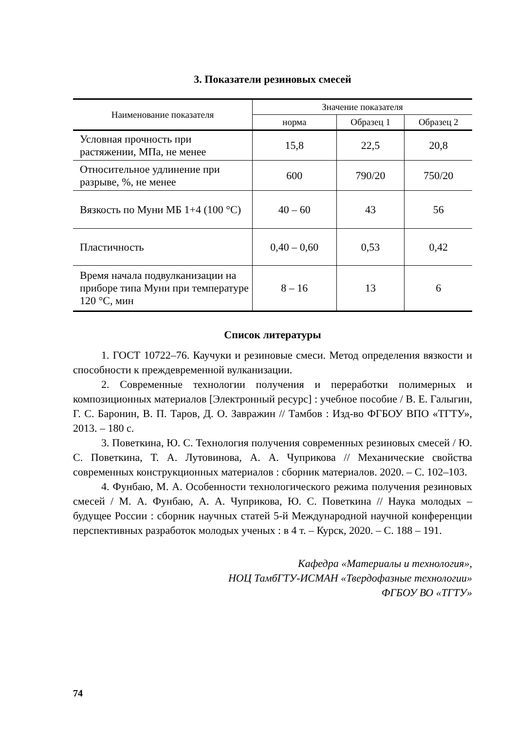3. Показатели резиновых смесей
| Наименование показателя | Значение показателя | | |
| --- | --- | --- | --- |
| | норма | Образец 1 | Образец 2 |
| Условная прочность при растяжении, МПа, не менее | 15,8 | 22,5 | 20,8 |
| Относительное удлинение при разрыве, %, не менее | 600 | 790/20 | 750/20 |
| Вязкость по Муни МБ 1+4 (100 °С) | 40 – 60 | 43 | 56 |
| Пластичность | 0,40 – 0,60 | 0,53 | 0,42 |
| Время начала подвулканизации на приборе типа Муни при температуре 120 °С, мин | 8 – 16 | 13 | 6 |
Список литературы
1. ГОСТ 10722–76. Каучуки и резиновые смеси. Метод определения вязкости и способности к преждевременной вулканизации.
2. Современные технологии получения и переработки полимерных и композиционных материалов [Электронный ресурс] : учебное пособие / В. Е. Галыгин, Г. С. Баронин, В. П. Таров, Д. О. Завражин // Тамбов : Изд-во ФГБОУ ВПО «ТГТУ», 2013. – 180 с.
3. Поветкина, Ю. С. Технология получения современных резиновых смесей / Ю. С. Поветкина, Т. А. Лутовинова, А. А. Чуприкова // Механические свойства современных конструкционных материалов : сборник материалов. 2020. – С. 102–103.
4. Фунбаю, М. А. Особенности технологического режима получения резиновых смесей / М. А. Фунбаю, А. А. Чуприкова, Ю. С. Поветкина // Наука молодых – будущее России : сборник научных статей 5-й Международной научной конференции перспективных разработок молодых ученых : в 4 т. – Курск, 2020. – С. 188 – 191.
Кафедра «Материалы и технология»,
НОЦ ТамбГТУ-ИСМАН «Твердофазные технологии»
ФГБОУ ВО «ТГТУ»
74